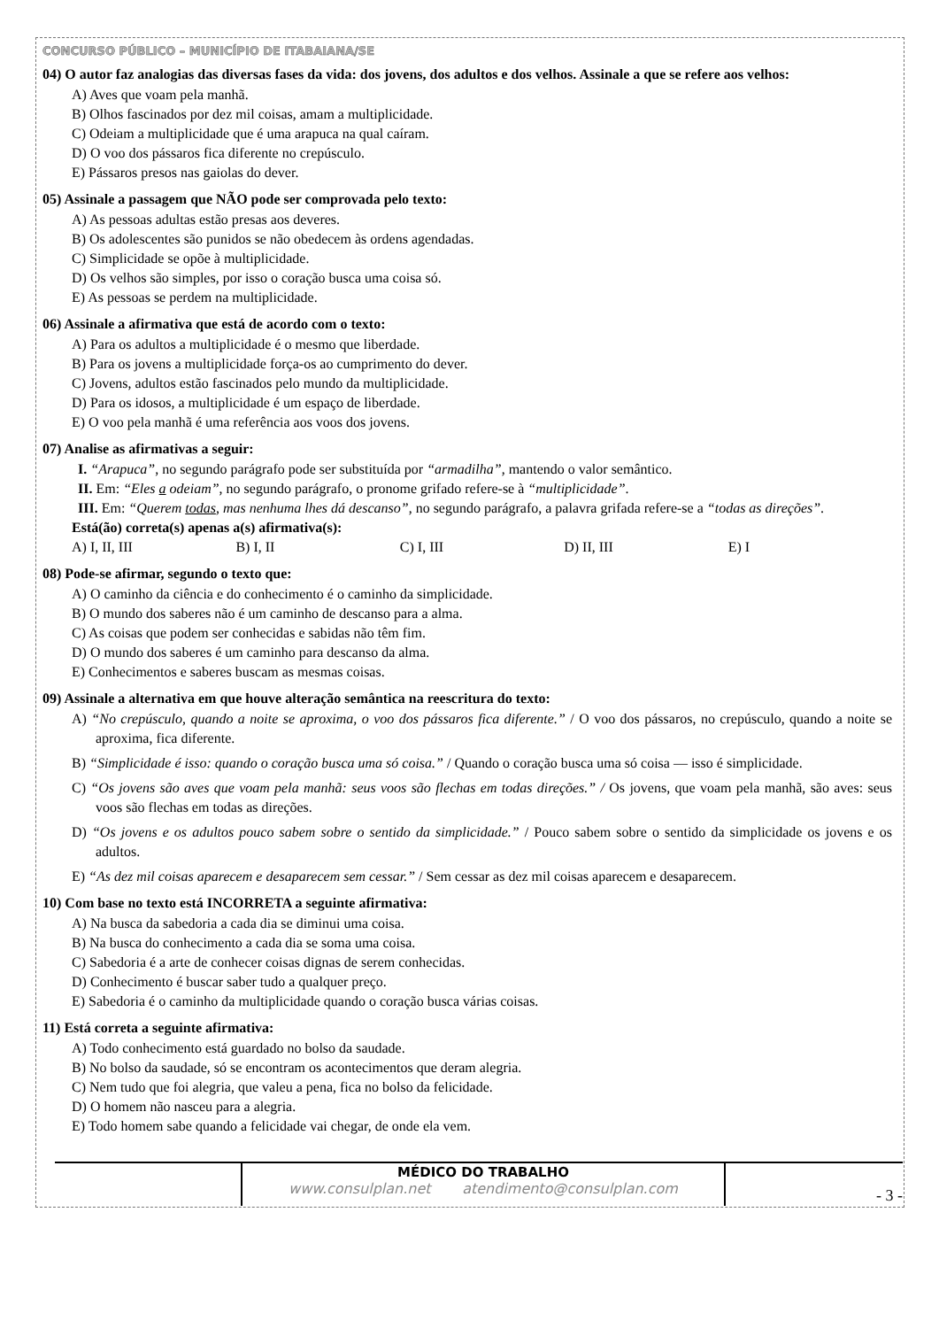CONCURSO PÚBLICO – MUNICÍPIO DE ITABAIANA/SE
04) O autor faz analogias das diversas fases da vida: dos jovens, dos adultos e dos velhos. Assinale a que se refere aos velhos:
A) Aves que voam pela manhã.
B) Olhos fascinados por dez mil coisas, amam a multiplicidade.
C) Odeiam a multiplicidade que é uma arapuca na qual caíram.
D) O voo dos pássaros fica diferente no crepúsculo.
E) Pássaros presos nas gaiolas do dever.
05) Assinale a passagem que NÃO pode ser comprovada pelo texto:
A) As pessoas adultas estão presas aos deveres.
B) Os adolescentes são punidos se não obedecem às ordens agendadas.
C) Simplicidade se opõe à multiplicidade.
D) Os velhos são simples, por isso o coração busca uma coisa só.
E) As pessoas se perdem na multiplicidade.
06) Assinale a afirmativa que está de acordo com o texto:
A) Para os adultos a multiplicidade é o mesmo que liberdade.
B) Para os jovens a multiplicidade força-os ao cumprimento do dever.
C) Jovens, adultos estão fascinados pelo mundo da multiplicidade.
D) Para os idosos, a multiplicidade é um espaço de liberdade.
E) O voo pela manhã é uma referência aos voos dos jovens.
07) Analise as afirmativas a seguir:
I. “Arapuca”, no segundo parágrafo pode ser substituída por “armadilha”, mantendo o valor semântico.
II. Em: “Eles a odeiam”, no segundo parágrafo, o pronome grifado refere-se à “multiplicidade”.
III. Em: “Querem todas, mas nenhuma lhes dá descanso”, no segundo parágrafo, a palavra grifada refere-se a “todas as direções”.
Está(ão) correta(s) apenas a(s) afirmativa(s):
A) I, II, III B) I, II C) I, III D) II, III E) I
08) Pode-se afirmar, segundo o texto que:
A) O caminho da ciência e do conhecimento é o caminho da simplicidade.
B) O mundo dos saberes não é um caminho de descanso para a alma.
C) As coisas que podem ser conhecidas e sabidas não têm fim.
D) O mundo dos saberes é um caminho para descanso da alma.
E) Conhecimentos e saberes buscam as mesmas coisas.
09) Assinale a alternativa em que houve alteração semântica na reescritura do texto:
A) “No crepúsculo, quando a noite se aproxima, o voo dos pássaros fica diferente.” / O voo dos pássaros, no crepúsculo, quando a noite se aproxima, fica diferente.
B) “Simplicidade é isso: quando o coração busca uma só coisa.” / Quando o coração busca uma só coisa — isso é simplicidade.
C) “Os jovens são aves que voam pela manhã: seus voos são flechas em todas direções.” / Os jovens, que voam pela manhã, são aves: seus voos são flechas em todas as direções.
D) “Os jovens e os adultos pouco sabem sobre o sentido da simplicidade.” / Pouco sabem sobre o sentido da simplicidade os jovens e os adultos.
E) “As dez mil coisas aparecem e desaparecem sem cessar.” / Sem cessar as dez mil coisas aparecem e desaparecem.
10) Com base no texto está INCORRETA a seguinte afirmativa:
A) Na busca da sabedoria a cada dia se diminui uma coisa.
B) Na busca do conhecimento a cada dia se soma uma coisa.
C) Sabedoria é a arte de conhecer coisas dignas de serem conhecidas.
D) Conhecimento é buscar saber tudo a qualquer preço.
E) Sabedoria é o caminho da multiplicidade quando o coração busca várias coisas.
11) Está correta a seguinte afirmativa:
A) Todo conhecimento está guardado no bolso da saudade.
B) No bolso da saudade, só se encontram os acontecimentos que deram alegria.
C) Nem tudo que foi alegria, que valeu a pena, fica no bolso da felicidade.
D) O homem não nasceu para a alegria.
E) Todo homem sabe quando a felicidade vai chegar, de onde ela vem.
MÉDICO DO TRABALHO
www.consulplan.net atendimento@consulplan.com
- 3 -